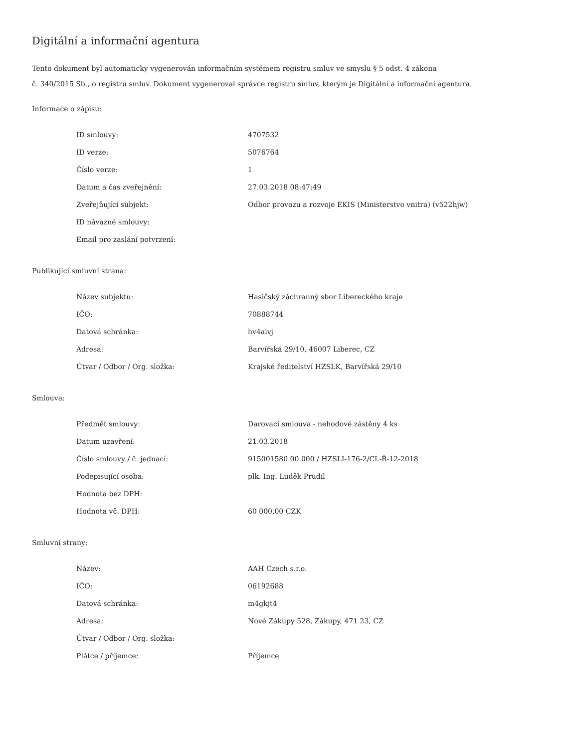Digitální a informační agentura
Tento dokument byl automaticky vygenerován informačním systémem registru smluv ve smyslu § 5 odst. 4 zákona
č. 340/2015 Sb., o registru smluv. Dokument vygeneroval správce registru smluv, kterým je Digitální a informační agentura.
Informace o zápisu:
| ID smlouvy: | 4707532 |
| ID verze: | 5076764 |
| Číslo verze: | 1 |
| Datum a čas zveřejnění: | 27.03.2018 08:47:49 |
| Zveřejňující subjekt: | Odbor provozu a rozvoje EKIS (Ministerstvo vnitra) (v522hjw) |
| ID návazné smlouvy: | |
| Email pro zaslání potvrzení: | |
Publikující smluvní strana:
| Název subjektu: | Hasičský záchranný sbor Libereckého kraje |
| IČO: | 70888744 |
| Datová schránka: | hv4aivj |
| Adresa: | Barvířská 29/10, 46007 Liberec, CZ |
| Útvar / Odbor / Org. složka: | Krajské ředitelství HZSLK, Barvířská 29/10 |
Smlouva:
| Předmět smlouvy: | Darovací smlouva - nehodové zástěny 4 ks |
| Datum uzavření: | 21.03.2018 |
| Číslo smlouvy / č. jednací: | 915001580.00.000 / HZSLI-176-2/CL-Ř-12-2018 |
| Podepisující osoba: | plk. Ing. Luděk Prudil |
| Hodnota bez DPH: | |
| Hodnota vč. DPH: | 60 000,00 CZK |
Smluvní strany:
| Název: | AAH Czech s.r.o. |
| IČO: | 06192688 |
| Datová schránka: | m4gkjt4 |
| Adresa: | Nové Zákupy 528, Zákupy, 471 23, CZ |
| Útvar / Odbor / Org. složka: | |
| Plátce / příjemce: | Příjemce |